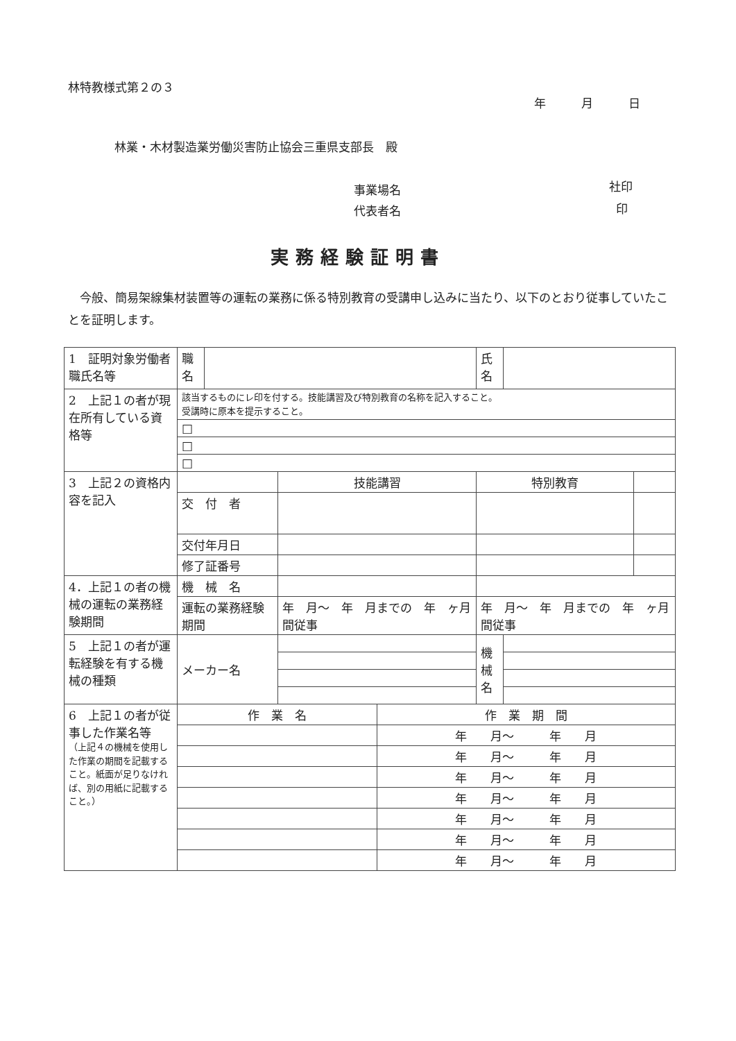林特教様式第２の３
年　　　月　　　日
林業・木材製造業労働災害防止協会三重県支部長　殿
事業場名 社印
代表者名 印
実務経験証明書
　今般、簡易架線集材装置等の運転の業務に係る特別教育の受講申し込みに当たり、以下のとおり従事していたことを証明します。
| 1 証明対象労働者職氏名等 | 職名 | | | | 氏名 | | |
| 2 上記１の者が現在所有している資格等 | 該当するものにレ印を付する。技能講習及び特別教育の名称を記入すること。 受講時に原本を提示すること。 | | | | | | |
| | □ | | | | | | |
| | □ | | | | | | |
| | □ | | | | | | |
| 3 上記２の資格内容を記入 | | | 技能講習 | | 特別教育 | | |
| | 交 付 者 | | | | | | |
| | 交付年月日 | | | | | | |
| | 修了証番号 | | | | | | |
| 4．上記１の者の機械の運転の業務経験期間 | 機 械 名 | | | | | | |
| | 運転の業務経験期間 | | 年 月～ 年 月までの 年 ヶ月間従事 | | 年 月～ 年 月までの 年 ヶ月間従事 | | |
| 5 上記１の者が運転経験を有する機械の種類 | メーカー名 | | | | 機械名 | | |
| 6 上記１の者が従事した作業名等 （上記４の機械を使用した作業の期間を記載すること。紙面が足りなければ、別の用紙に記載すること。） | 作 業 名 | | | 作 業 期 間 | | | |
| | | | | 年 月～ 年 月 | | | |
| | | | | 年 月～ 年 月 | | | |
| | | | | 年 月～ 年 月 | | | |
| | | | | 年 月～ 年 月 | | | |
| | | | | 年 月～ 年 月 | | | |
| | | | | 年 月～ 年 月 | | | |
| | | | | 年 月～ 年 月 | | | |